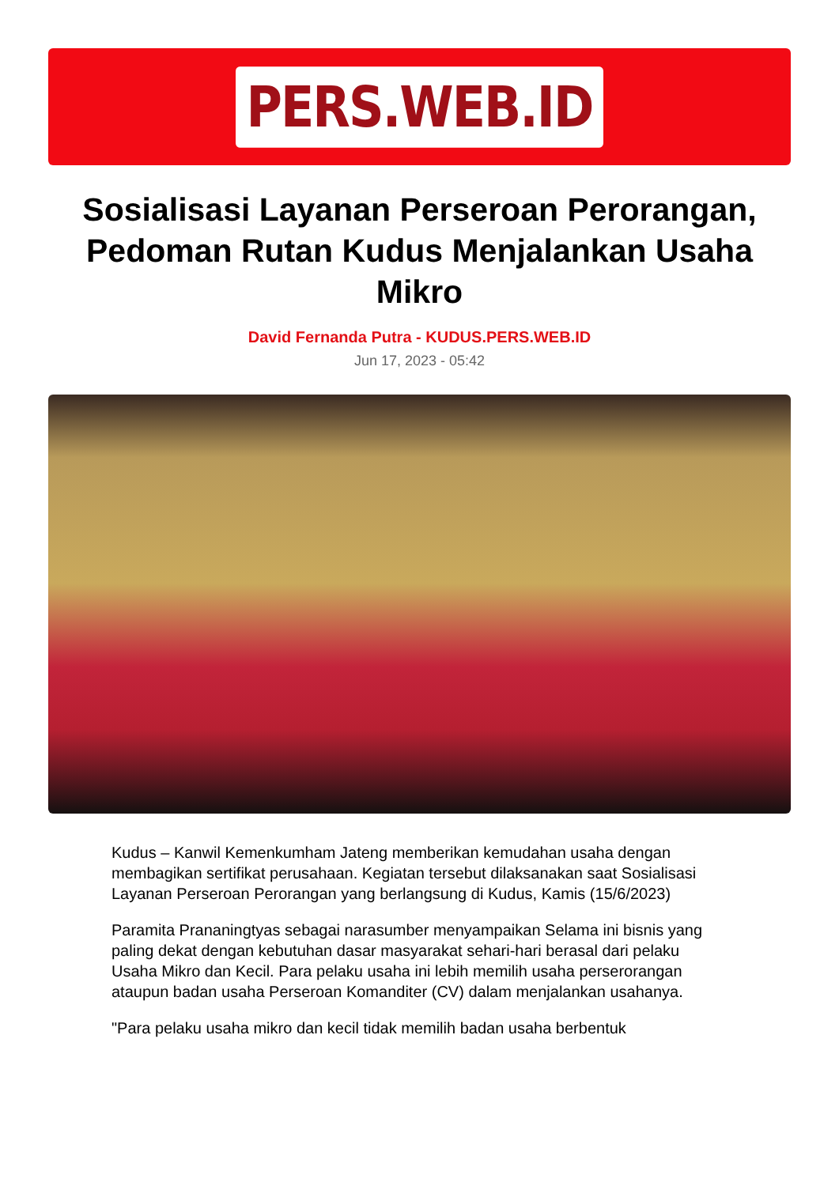PERS.WEB.ID
Sosialisasi Layanan Perseroan Perorangan, Pedoman Rutan Kudus Menjalankan Usaha Mikro
David Fernanda Putra - KUDUS.PERS.WEB.ID
Jun 17, 2023 - 05:42
Kudus – Kanwil Kemenkumham Jateng memberikan kemudahan usaha dengan membagikan sertifikat perusahaan. Kegiatan tersebut dilaksanakan saat Sosialisasi Layanan Perseroan Perorangan yang berlangsung di Kudus, Kamis (15/6/2023)
Paramita Prananingtyas sebagai narasumber menyampaikan Selama ini bisnis yang paling dekat dengan kebutuhan dasar masyarakat sehari-hari berasal dari pelaku Usaha Mikro dan Kecil. Para pelaku usaha ini lebih memilih usaha perserorangan ataupun badan usaha Perseroan Komanditer (CV) dalam menjalankan usahanya.
"Para pelaku usaha mikro dan kecil tidak memilih badan usaha berbentuk